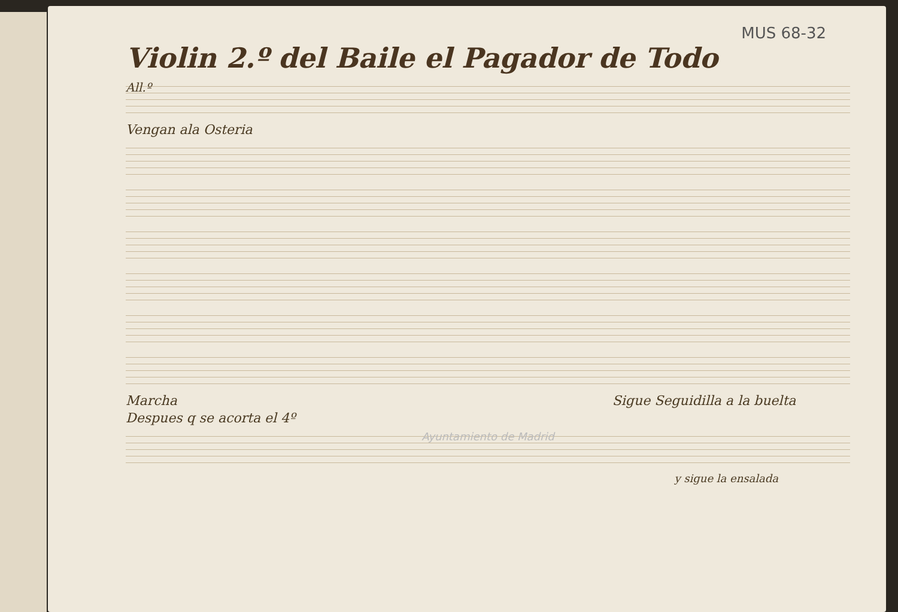MUS 68-32
Violin 2.º del Baile el Pagador de Todo
All.º
Vengan ala Osteria
Marcha Sigue Seguidilla a la buelta
Despues q se acorta el 4º
Ayuntamiento de Madrid
y sigue la ensalada